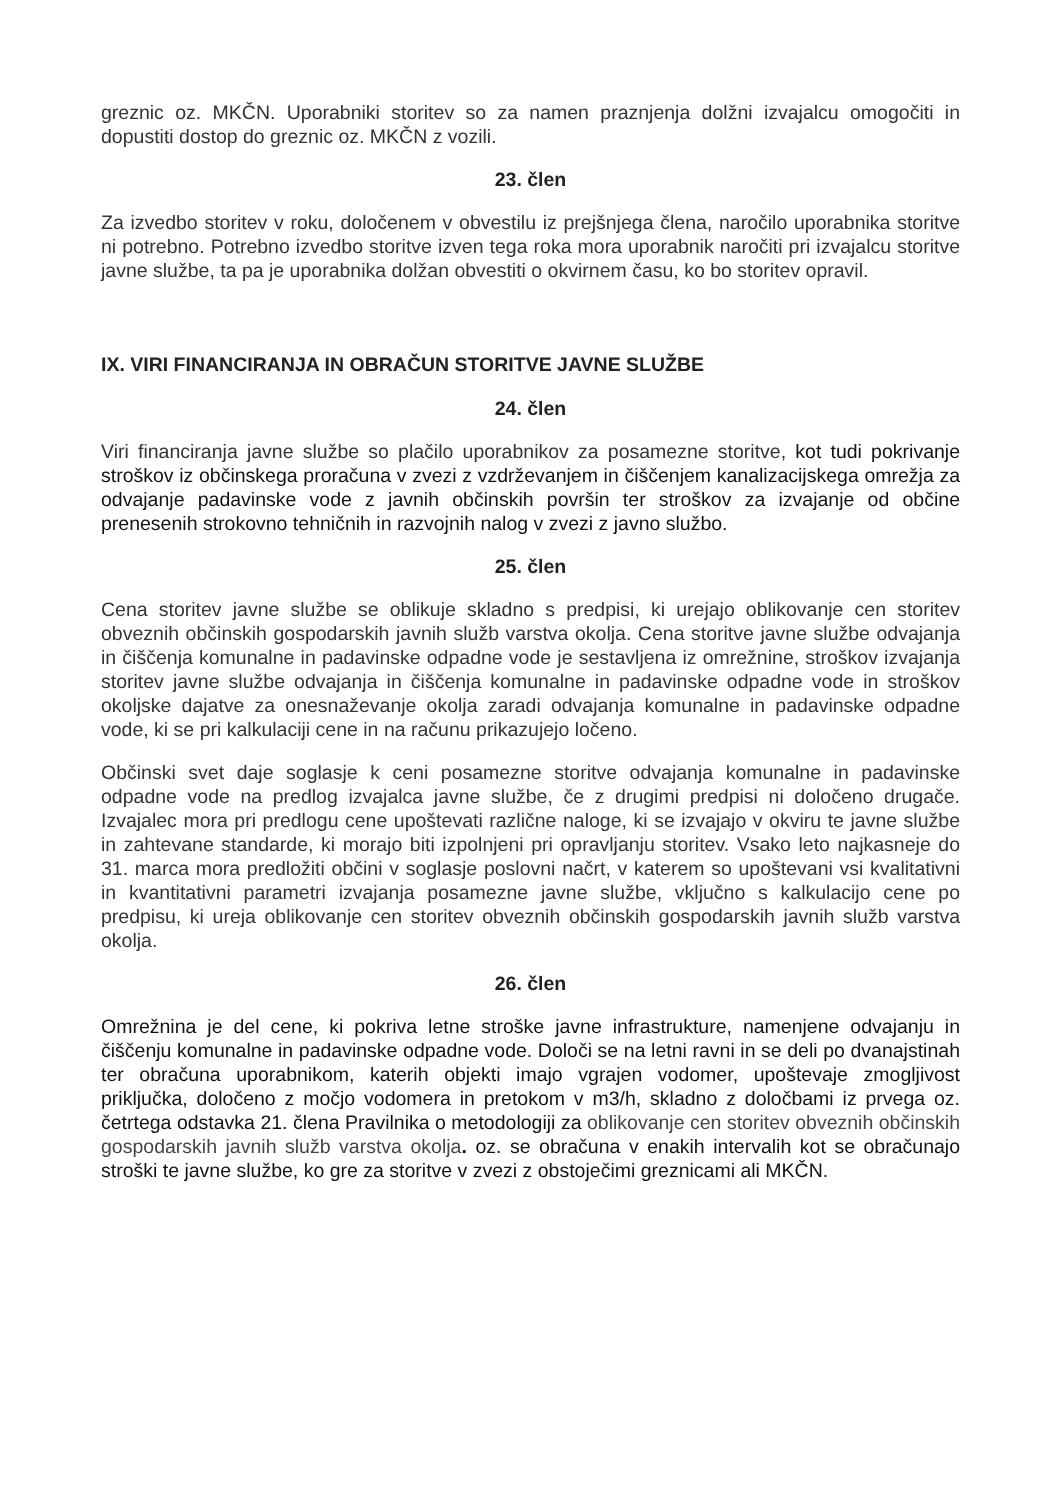greznic oz. MKČN. Uporabniki storitev so za namen praznjenja dolžni izvajalcu omogočiti in dopustiti dostop do greznic oz. MKČN z vozili.
23. člen
Za izvedbo storitev v roku, določenem v obvestilu iz prejšnjega člena, naročilo uporabnika storitve ni potrebno. Potrebno izvedbo storitve izven tega roka mora uporabnik naročiti pri izvajalcu storitve javne službe, ta pa je uporabnika dolžan obvestiti o okvirnem času, ko bo storitev opravil.
IX. VIRI FINANCIRANJA IN OBRAČUN STORITVE JAVNE SLUŽBE
24. člen
Viri financiranja javne službe so plačilo uporabnikov za posamezne storitve, kot tudi pokrivanje stroškov iz občinskega proračuna v zvezi z vzdrževanjem in čiščenjem kanalizacijskega omrežja za odvajanje padavinske vode z javnih občinskih površin ter stroškov za izvajanje od občine prenesenih strokovno tehničnih in razvojnih nalog v zvezi z javno službo.
25. člen
Cena storitev javne službe se oblikuje skladno s predpisi, ki urejajo oblikovanje cen storitev obveznih občinskih gospodarskih javnih služb varstva okolja. Cena storitve javne službe odvajanja in čiščenja komunalne in padavinske odpadne vode je sestavljena iz omrežnine, stroškov izvajanja storitev javne službe odvajanja in čiščenja komunalne in padavinske odpadne vode in stroškov okoljske dajatve za onesnaževanje okolja zaradi odvajanja komunalne in padavinske odpadne vode, ki se pri kalkulaciji cene in na računu prikazujejo ločeno.
Občinski svet daje soglasje k ceni posamezne storitve odvajanja komunalne in padavinske odpadne vode na predlog izvajalca javne službe, če z drugimi predpisi ni določeno drugače. Izvajalec mora pri predlogu cene upoštevati različne naloge, ki se izvajajo v okviru te javne službe in zahtevane standarde, ki morajo biti izpolnjeni pri opravljanju storitev. Vsako leto najkasneje do 31. marca mora predložiti občini v soglasje poslovni načrt, v katerem so upoštevani vsi kvalitativni in kvantitativni parametri izvajanja posamezne javne službe, vključno s kalkulacijo cene po predpisu, ki ureja oblikovanje cen storitev obveznih občinskih gospodarskih javnih služb varstva okolja.
26. člen
Omrežnina je del cene, ki pokriva letne stroške javne infrastrukture, namenjene odvajanju in čiščenju komunalne in padavinske odpadne vode. Določi se na letni ravni in se deli po dvanajstinah ter obračuna uporabnikom, katerih objekti imajo vgrajen vodomer, upoštevaje zmogljivost priključka, določeno z močjo vodomera in pretokom v m3/h, skladno z določbami iz prvega oz. četrtega odstavka 21. člena Pravilnika o metodologiji za oblikovanje cen storitev obveznih občinskih gospodarskih javnih služb varstva okolja. oz. se obračuna v enakih intervalih kot se obračunajo stroški te javne službe, ko gre za storitve v zvezi z obstoječimi greznicami ali MKČN.